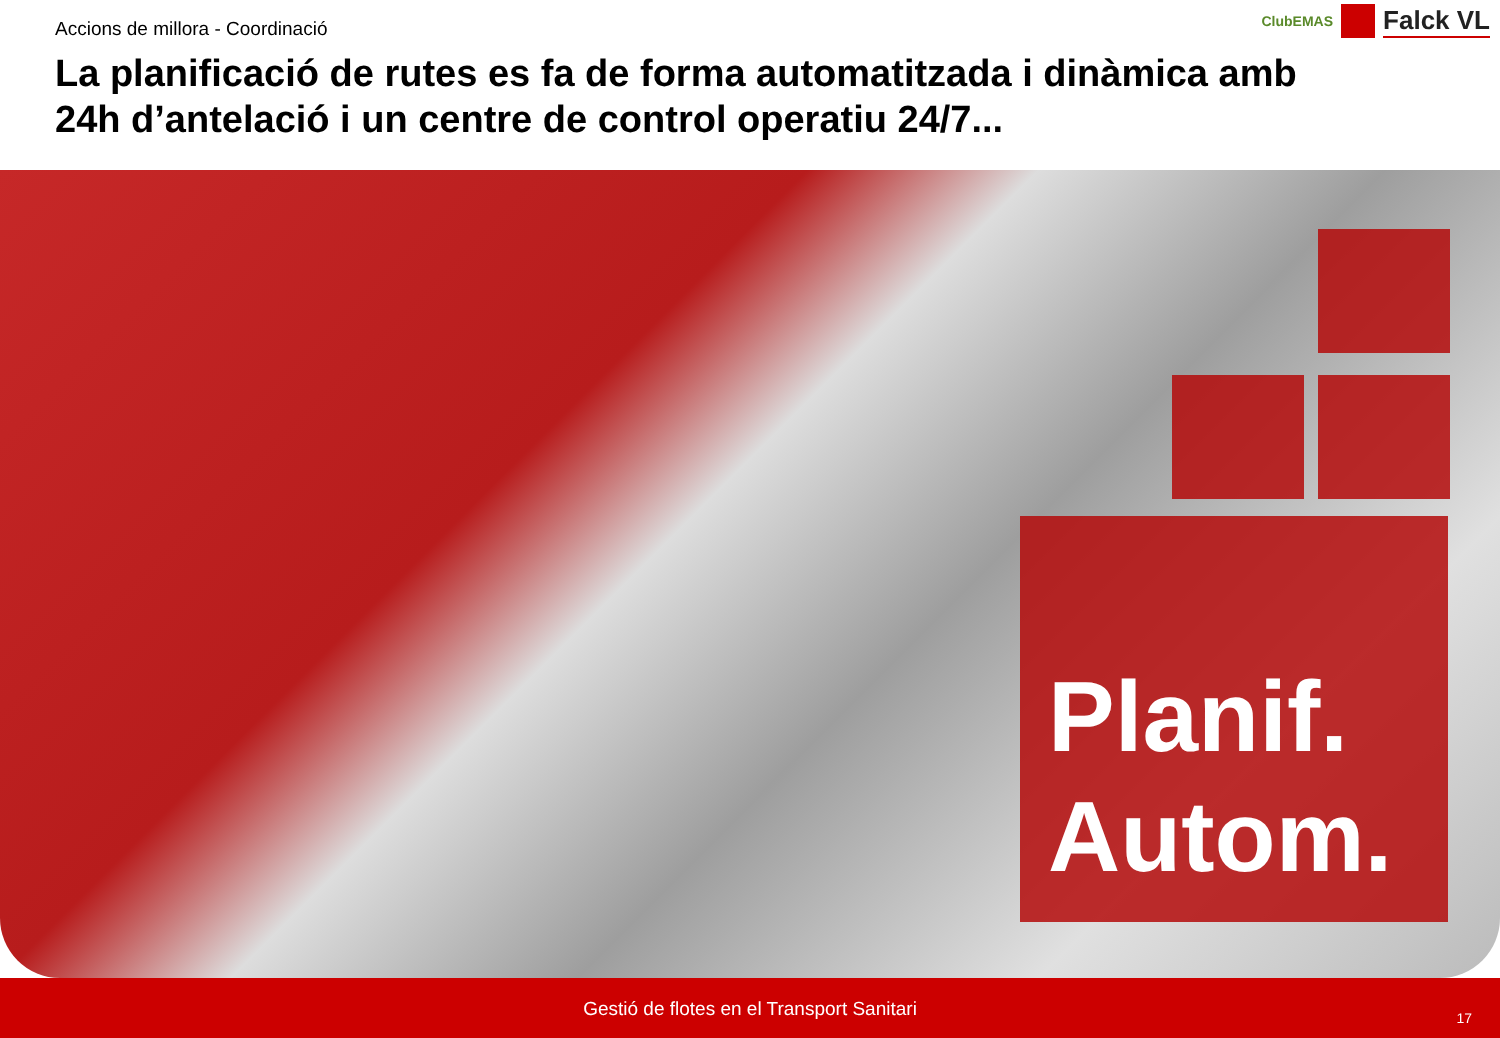Accions de millora - Coordinació
La planificació de rutes es fa de forma automatitzada i dinàmica amb 24h d’antelació i un centre de control operatiu 24/7...
ClubEMAS
Falck VL
Planif.
Autom.
Gestió de flotes en el Transport Sanitari
17